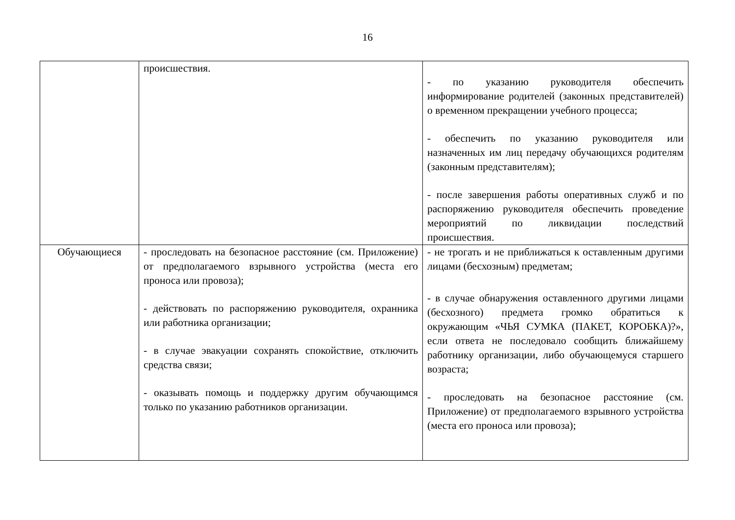16
| | происшествия. | - по указанию руководителя обеспечить информирование родителей (законных представителей) о временном прекращении учебного процесса; - обеспечить по указанию руководителя или назначенных им лиц передачу обучающихся родителям (законным представителям); - после завершения работы оперативных служб и по распоряжению руководителя обеспечить проведение мероприятий по ликвидации последствий происшествия. |
| Обучающиеся | - проследовать на безопасное расстояние (см. Приложение) от предполагаемого взрывного устройства (места его проноса или провоза); - действовать по распоряжению руководителя, охранника или работника организации; - в случае эвакуации сохранять спокойствие, отключить средства связи; - оказывать помощь и поддержку другим обучающимся только по указанию работников организации. | - не трогать и не приближаться к оставленным другими лицами (бесхозным) предметам; - в случае обнаружения оставленного другими лицами (бесхозного) предмета громко обратиться к окружающим «ЧЬЯ СУМКА (ПАКЕТ, КОРОБКА)?», если ответа не последовало сообщить ближайшему работнику организации, либо обучающемуся старшего возраста; - проследовать на безопасное расстояние (см. Приложение) от предполагаемого взрывного устройства (места его проноса или провоза); |